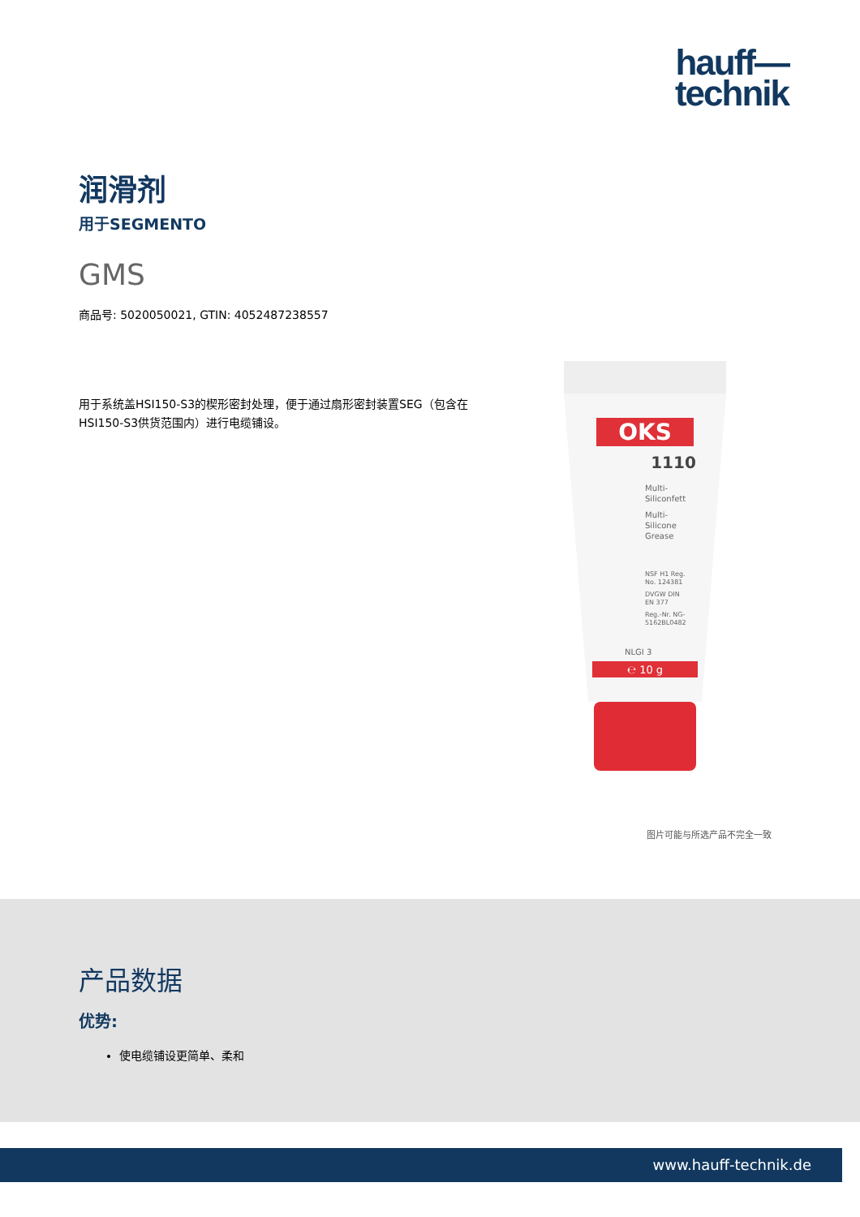hauff—
technik
润滑剂
用于SEGMENTO
GMS
商品号: 5020050021, GTIN: 4052487238557
用于系统盖HSI150-S3的楔形密封处理，便于通过扇形密封装置SEG（包含在HSI150-S3供货范围内）进行电缆铺设。
OKS
1110
Multi-
Siliconfett
Multi-
Silicone
Grease
NSF H1 Reg.
No. 124381
DVGW DIN
EN 377
Reg.-Nr. NG-
5162BL0482
NLGI 3
℮ 10 g
图片可能与所选产品不完全一致
产品数据
优势:
使电缆铺设更简单、柔和
www.hauff-technik.de